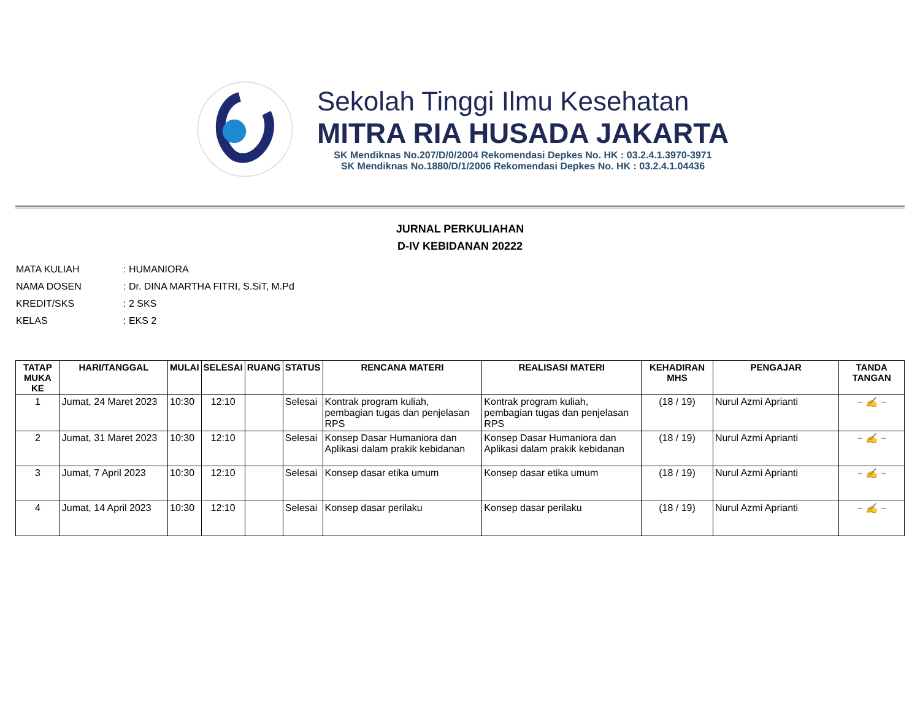Sekolah Tinggi Ilmu Kesehatan
MITRA RIA HUSADA JAKARTA
SK Mendiknas No.207/D/0/2004 Rekomendasi Depkes No. HK : 03.2.4.1.3970-3971
SK Mendiknas No.1880/D/1/2006 Rekomendasi Depkes No. HK : 03.2.4.1.04436
JURNAL PERKULIAHAN
D-IV KEBIDANAN 20222
MATA KULIAH: HUMANIORA
NAMA DOSEN: Dr. DINA MARTHA FITRI, S.SiT, M.Pd
KREDIT/SKS: 2 SKS
KELAS: EKS 2
| TATAP MUKA KE | HARI/TANGGAL | MULAI | SELESAI | RUANG | STATUS | RENCANA MATERI | REALISASI MATERI | KEHADIRAN MHS | PENGAJAR | TANDA TANGAN |
| --- | --- | --- | --- | --- | --- | --- | --- | --- | --- | --- |
| 1 | Jumat, 24 Maret 2023 | 10:30 | 12:10 | | Selesai | Kontrak program kuliah, pembagian tugas dan penjelasan RPS | Kontrak program kuliah, pembagian tugas dan penjelasan RPS | (18 / 19) | Nurul Azmi Aprianti | ~ ✍ ~ |
| 2 | Jumat, 31 Maret 2023 | 10:30 | 12:10 | | Selesai | Konsep Dasar Humaniora dan Aplikasi dalam prakik kebidanan | Konsep Dasar Humaniora dan Aplikasi dalam prakik kebidanan | (18 / 19) | Nurul Azmi Aprianti | ~ ✍ ~ |
| 3 | Jumat, 7 April 2023 | 10:30 | 12:10 | | Selesai | Konsep dasar etika umum | Konsep dasar etika umum | (18 / 19) | Nurul Azmi Aprianti | ~ ✍ ~ |
| 4 | Jumat, 14 April 2023 | 10:30 | 12:10 | | Selesai | Konsep dasar perilaku | Konsep dasar perilaku | (18 / 19) | Nurul Azmi Aprianti | ~ ✍ ~ |